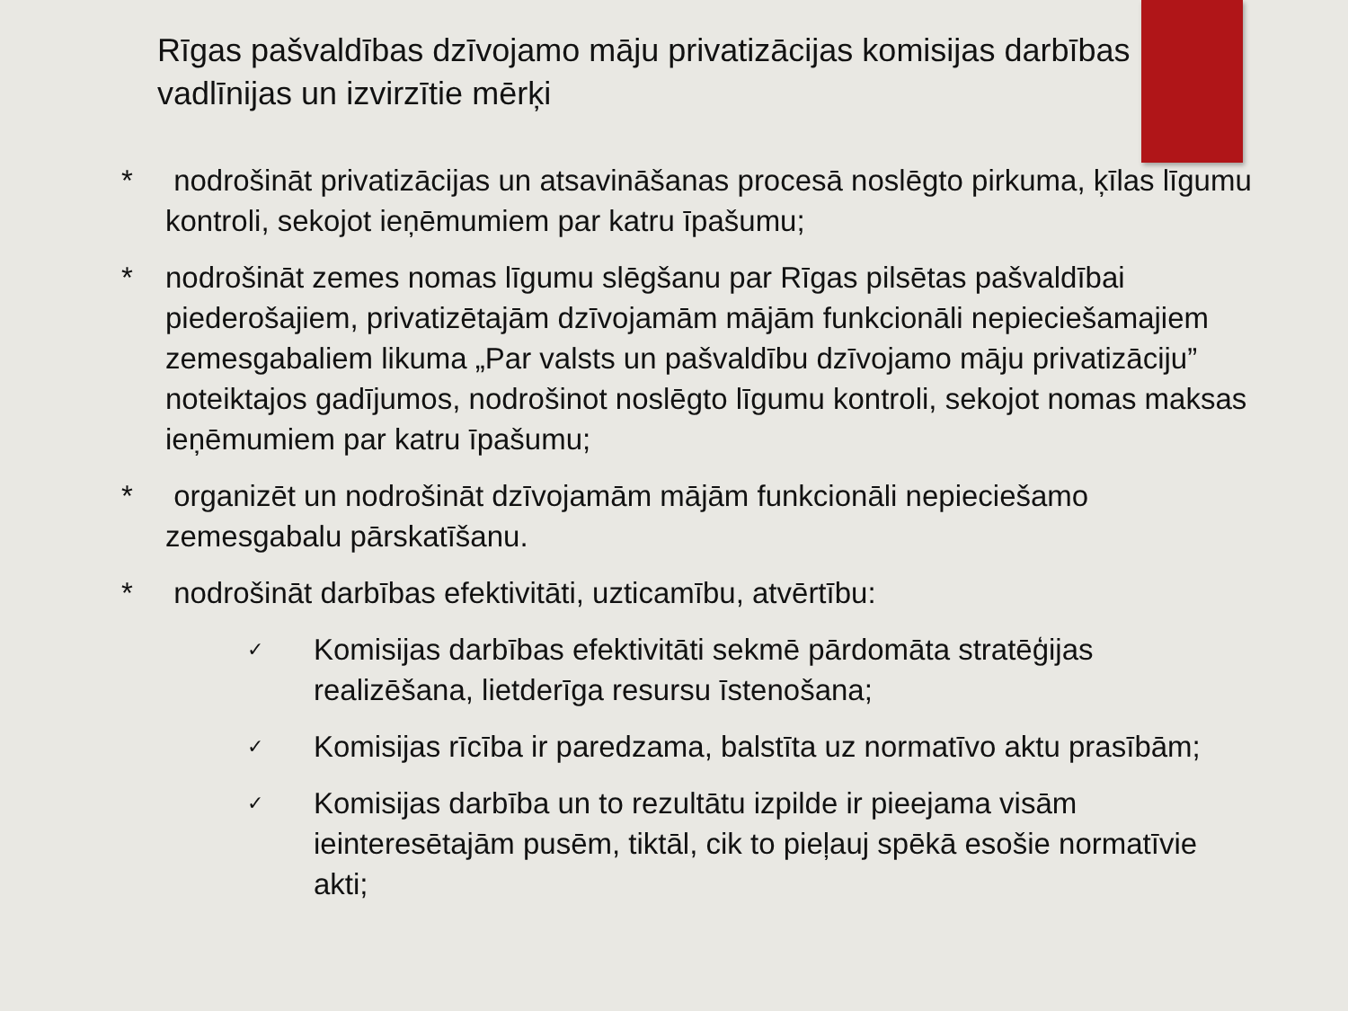Rīgas pašvaldības dzīvojamo māju privatizācijas komisijas darbības vadlīnijas un izvirzītie mērķi
* nodrošināt privatizācijas un atsavināšanas procesā noslēgto pirkuma, ķīlas līgumu kontroli, sekojot ieņēmumiem par katru īpašumu;
* nodrošināt zemes nomas līgumu slēgšanu par Rīgas pilsētas pašvaldībai piederošajiem, privatizētajām dzīvojamām mājām funkcionāli nepieciešamajiem zemesgabaliem likuma „Par valsts un pašvaldību dzīvojamo māju privatizāciju” noteiktajos gadījumos, nodrošinot noslēgto līgumu kontroli, sekojot nomas maksas ieņēmumiem par katru īpašumu;
* organizēt un nodrošināt dzīvojamām mājām funkcionāli nepieciešamo zemesgabalu pārskatīšanu.
* nodrošināt darbības efektivitāti, uzticamību, atvērtību:
✓ Komisijas darbības efektivitāti sekmē pārdomāta stratēģijas realizēšana, lietderīga resursu īstenošana;
✓ Komisijas rīcība ir paredzama, balstīta uz normatīvo aktu prasībām;
✓ Komisijas darbība un to rezultātu izpilde ir pieejama visām ieinteresētajām pusēm, tiktāl, cik to pieļauj spēkā esošie normatīvie akti;